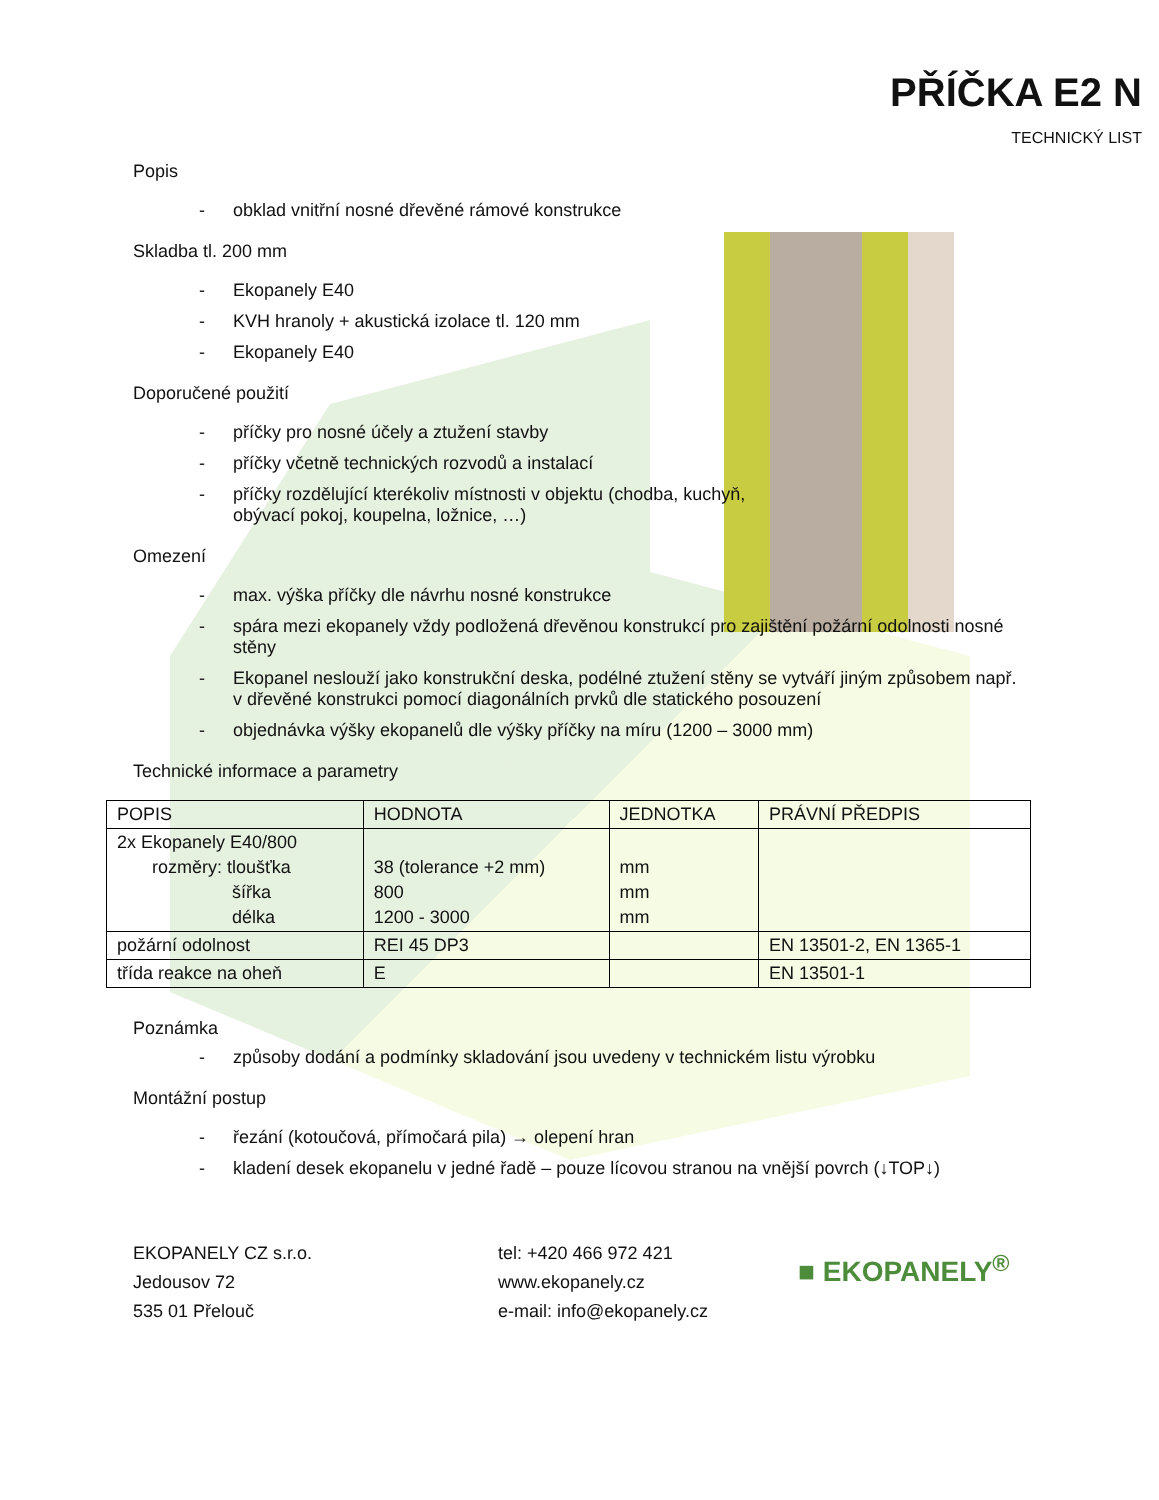PŘÍČKA E2 N
TECHNICKÝ LIST
Popis
- obklad vnitřní nosné dřevěné rámové konstrukce
Skladba tl. 200 mm
- Ekopanely E40
- KVH hranoly + akustická izolace tl. 120 mm
- Ekopanely E40
Doporučené použití
- příčky pro nosné účely a ztužení stavby
- příčky včetně technických rozvodů a instalací
- příčky rozdělující kterékoliv místnosti v objektu (chodba, kuchyň, obývací pokoj, koupelna, ložnice, …)
Omezení
- max. výška příčky dle návrhu nosné konstrukce
- spára mezi ekopanely vždy podložená dřevěnou konstrukcí pro zajištění požární odolnosti nosné stěny
- Ekopanel neslouží jako konstrukční deska, podélné ztužení stěny se vytváří jiným způsobem např. v dřevěné konstrukci pomocí diagonálních prvků dle statického posouzení
- objednávka výšky ekopanelů dle výšky příčky na míru (1200 – 3000 mm)
Technické informace a parametry
| POPIS | HODNOTA | JEDNOTKA | PRÁVNÍ PŘEDPIS |
| --- | --- | --- | --- |
| 2x Ekopanely E40/800 rozměry: tloušťka šířka délka | 38 (tolerance +2 mm) 800 1200 - 3000 | mm mm mm | |
| požární odolnost | REI 45 DP3 | | EN 13501-2, EN 1365-1 |
| třída reakce na oheň | E | | EN 13501-1 |
Poznámka
- způsoby dodání a podmínky skladování jsou uvedeny v technickém listu výrobku
Montážní postup
- řezání (kotoučová, přímočará pila) → olepení hran
- kladení desek ekopanelu v jedné řadě – pouze lícovou stranou na vnější povrch (↓TOP↓)
EKOPANELY CZ s.r.o.
Jedousov 72
535 01 Přelouč
tel: +420 466 972 421
www.ekopanely.cz
e-mail: info@ekopanely.cz
■ EKOPANELY<sup>®</sup>